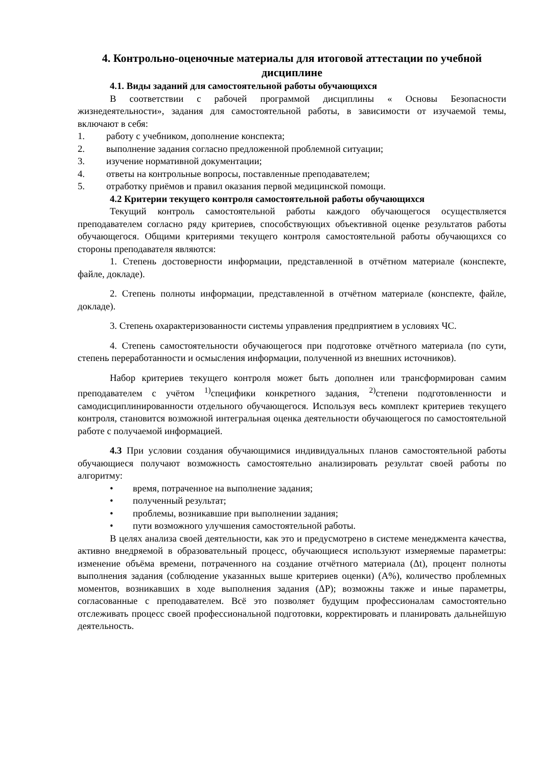4. Контрольно-оценочные материалы для итоговой аттестации по учебной дисциплине
4.1. Виды заданий для самостоятельной работы обучающихся
В соответствии с рабочей программой дисциплины « Основы Безопасности жизнедеятельности», задания для самостоятельной работы, в зависимости от изучаемой темы, включают в себя:
1. работу с учебником, дополнение конспекта;
2. выполнение задания согласно предложенной проблемной ситуации;
3. изучение нормативной документации;
4. ответы на контрольные вопросы, поставленные преподавателем;
5. отработку приёмов и правил оказания первой медицинской помощи.
4.2 Критерии текущего контроля самостоятельной работы обучающихся
Текущий контроль самостоятельной работы каждого обучающегося осуществляется преподавателем согласно ряду критериев, способствующих объективной оценке результатов работы обучающегося. Общими критериями текущего контроля самостоятельной работы обучающихся со стороны преподавателя являются:
1. Степень достоверности информации, представленной в отчётном материале (конспекте, файле, докладе).
2. Степень полноты информации, представленной в отчётном материале (конспекте, файле, докладе).
3. Степень охарактеризованности системы управления предприятием в условиях ЧС.
4. Степень самостоятельности обучающегося при подготовке отчётного материала (по сути, степень переработанности и осмысления информации, полученной из внешних источников).
Набор критериев текущего контроля может быть дополнен или трансформирован самим преподавателем с учётом <sup>1)</sup>специфики конкретного задания, <sup>2)</sup>степени подготовленности и самодисциплинированности отдельного обучающегося. Используя весь комплект критериев текущего контроля, становится возможной интегральная оценка деятельности обучающегося по самостоятельной работе с получаемой информацией.
4.3 При условии создания обучающимися индивидуальных планов самостоятельной работы обучающиеся получают возможность самостоятельно анализировать результат своей работы по алгоритму:
• время, потраченное на выполнение задания;
• полученный результат;
• проблемы, возникавшие при выполнении задания;
• пути возможного улучшения самостоятельной работы.
В целях анализа своей деятельности, как это и предусмотрено в системе менеджмента качества, активно внедряемой в образовательный процесс, обучающиеся используют измеряемые параметры: изменение объёма времени, потраченного на создание отчётного материала (Δt), процент полноты выполнения задания (соблюдение указанных выше критериев оценки) (А%), количество проблемных моментов, возникавших в ходе выполнения задания (ΔР); возможны также и иные параметры, согласованные с преподавателем. Всё это позволяет будущим профессионалам самостоятельно отслеживать процесс своей профессиональной подготовки, корректировать и планировать дальнейшую деятельность.